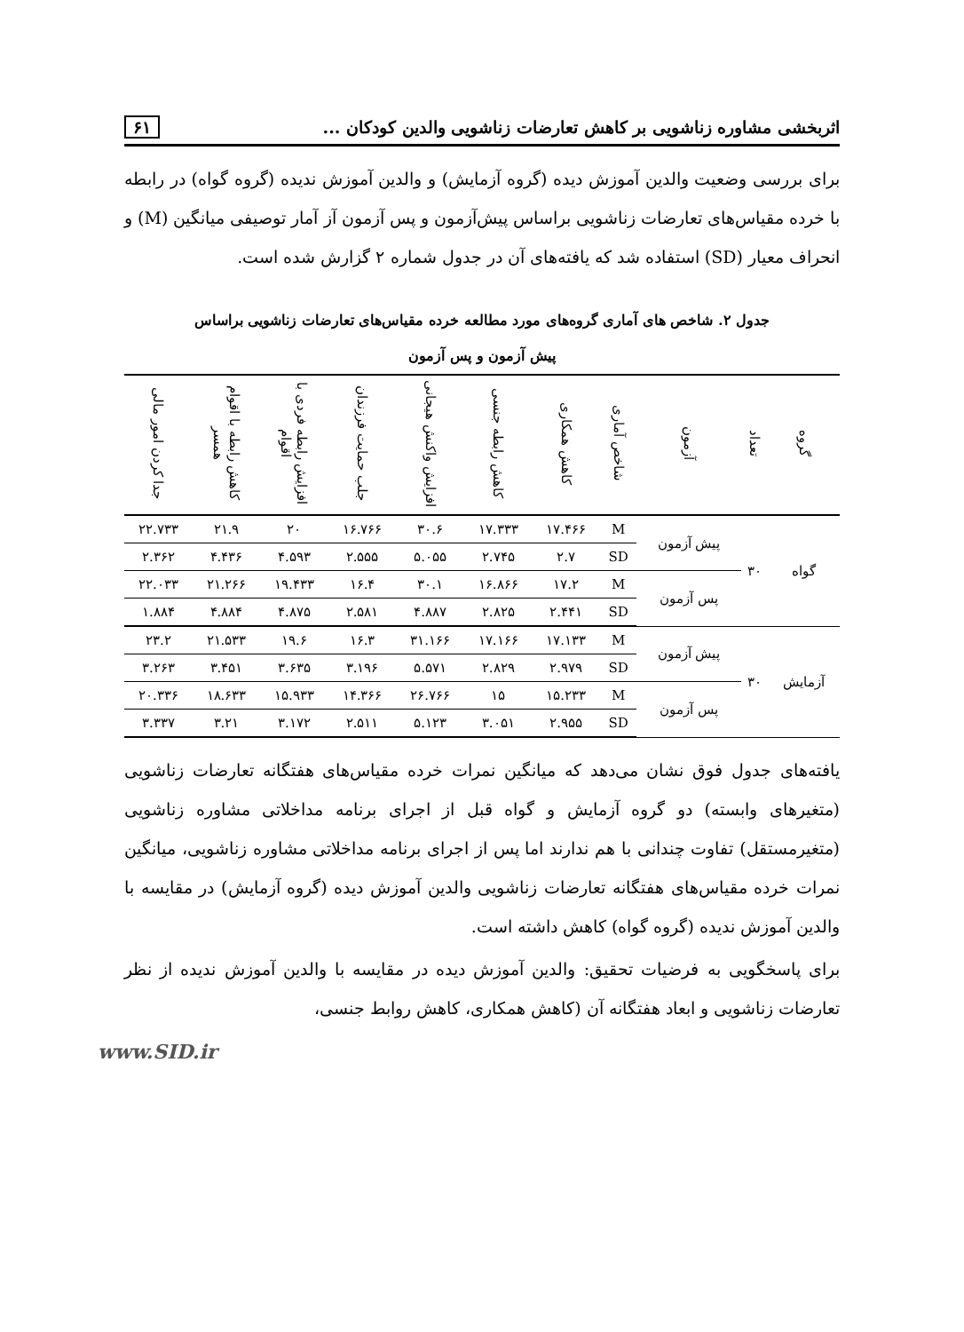اثربخشی مشاوره زناشویی بر کاهش تعارضات زناشویی والدین کودکان ... ۶۱
برای بررسی وضعیت والدین آموزش دیده (گروه آزمایش) و والدین آموزش ندیده (گروه گواه) در رابطه با خرده مقیاس‌های تعارضات زناشویی براساس پیش‌آزمون و پس آزمون آز آمار توصیفی میانگین (M) و انحراف معیار (SD) استفاده شد که یافته‌های آن در جدول شماره ۲ گزارش شده است.
جدول ۲. شاخص های آماری گروه‌های مورد مطالعه خرده مقیاس‌های تعارضات زناشویی براساس
پیش آزمون و پس آزمون
| گروه | تعداد | آزمون | شاخص آماری | کاهش همکاری | کاهش رابطه جنسی | افزایش واکنش هیجانی | جلب حمایت فرزندان | افزایش رابطه فردی با اقوام | کاهش رابطه با اقوام همسر | جدا کردن امور مالی |
| --- | --- | --- | --- | --- | --- | --- | --- | --- | --- | --- |
| گواه | ۳۰ | پیش آزمون | M | ۱۷.۴۶۶ | ۱۷.۳۳۳ | ۳۰.۶ | ۱۶.۷۶۶ | ۲۰ | ۲۱.۹ | ۲۲.۷۳۳ |
| | | | SD | ۲.۷ | ۲.۷۴۵ | ۵.۰۵۵ | ۲.۵۵۵ | ۴.۵۹۳ | ۴.۴۳۶ | ۲.۳۶۲ |
| | | پس آزمون | M | ۱۷.۲ | ۱۶.۸۶۶ | ۳۰.۱ | ۱۶.۴ | ۱۹.۴۳۳ | ۲۱.۲۶۶ | ۲۲.۰۳۳ |
| | | | SD | ۲.۴۴۱ | ۲.۸۲۵ | ۴.۸۸۷ | ۲.۵۸۱ | ۴.۸۷۵ | ۴.۸۸۴ | ۱.۸۸۴ |
| آزمایش | ۳۰ | پیش آزمون | M | ۱۷.۱۳۳ | ۱۷.۱۶۶ | ۳۱.۱۶۶ | ۱۶.۳ | ۱۹.۶ | ۲۱.۵۳۳ | ۲۳.۲ |
| | | | SD | ۲.۹۷۹ | ۲.۸۲۹ | ۵.۵۷۱ | ۳.۱۹۶ | ۳.۶۳۵ | ۳.۴۵۱ | ۳.۲۶۳ |
| | | پس آزمون | M | ۱۵.۲۳۳ | ۱۵ | ۲۶.۷۶۶ | ۱۴.۳۶۶ | ۱۵.۹۳۳ | ۱۸.۶۳۳ | ۲۰.۳۳۶ |
| | | | SD | ۲.۹۵۵ | ۳.۰۵۱ | ۵.۱۲۳ | ۲.۵۱۱ | ۳.۱۷۲ | ۳.۲۱ | ۳.۳۳۷ |
یافته‌های جدول فوق نشان می‌دهد که میانگین نمرات خرده مقیاس‌های هفتگانه تعارضات زناشویی (متغیرهای وابسته) دو گروه آزمایش و گواه قبل از اجرای برنامه مداخلاتی مشاوره زناشویی (متغیرمستقل) تفاوت چندانی با هم ندارند اما پس از اجرای برنامه مداخلاتی مشاوره زناشویی، میانگین نمرات خرده مقیاس‌های هفتگانه تعارضات زناشویی والدین آموزش دیده (گروه آزمایش) در مقایسه با والدین آموزش ندیده (گروه گواه) کاهش داشته است.
برای پاسخگویی به فرضیات تحقیق: والدین آموزش دیده در مقایسه با والدین آموزش ندیده از نظر تعارضات زناشویی و ابعاد هفتگانه آن (کاهش همکاری، کاهش روابط جنسی،
www.SID.ir